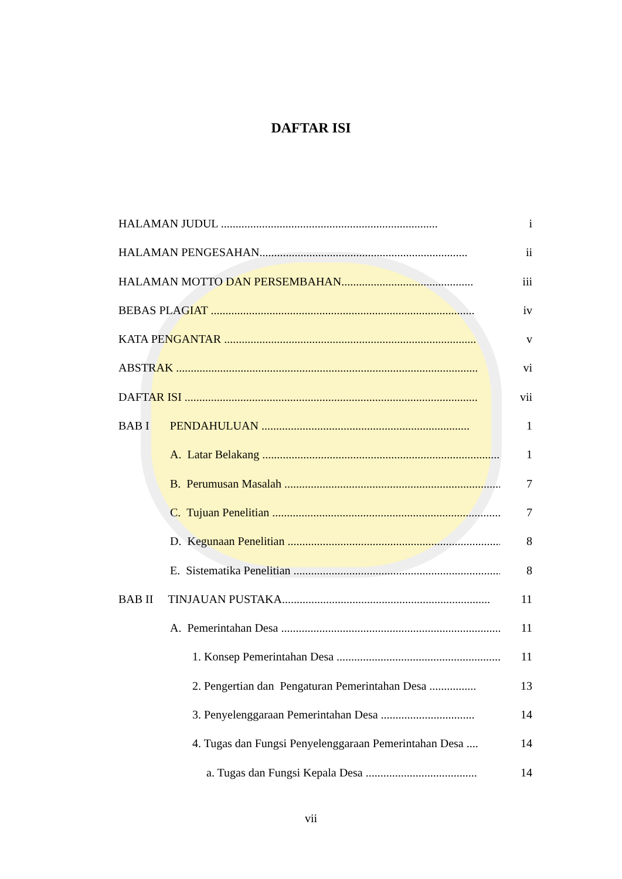DAFTAR ISI
HALAMAN JUDUL .......................................................................... i
HALAMAN PENGESAHAN....................................................................... ii
HALAMAN MOTTO DAN PERSEMBAHAN............................................. iii
BEBAS PLAGIAT .......................................................................................... iv
KATA PENGANTAR ...................................................................................... v
ABSTRAK ....................................................................................................... vi
DAFTAR ISI .................................................................................................... vii
BAB I PENDAHULUAN ....................................................................... 1
A. Latar Belakang .................................................................................... 1
B. Perumusan Masalah .............................................................................. 7
C. Tujuan Penelitian .................................................................................. 7
D. Kegunaan Penelitian .............................................................................. 8
E. Sistematika Penelitian ........................................................................... 8
BAB II TINJAUAN PUSTAKA....................................................................... 11
A. Pemerintahan Desa ............................................................................... 11
1. Konsep Pemerintahan Desa ............................................................... 11
2. Pengertian dan Pengaturan Pemerintahan Desa ................ 13
3. Penyelenggaraan Pemerintahan Desa ................................ 14
4. Tugas dan Fungsi Penyelenggaraan Pemerintahan Desa .... 14
a. Tugas dan Fungsi Kepala Desa ...................................... 14
vii